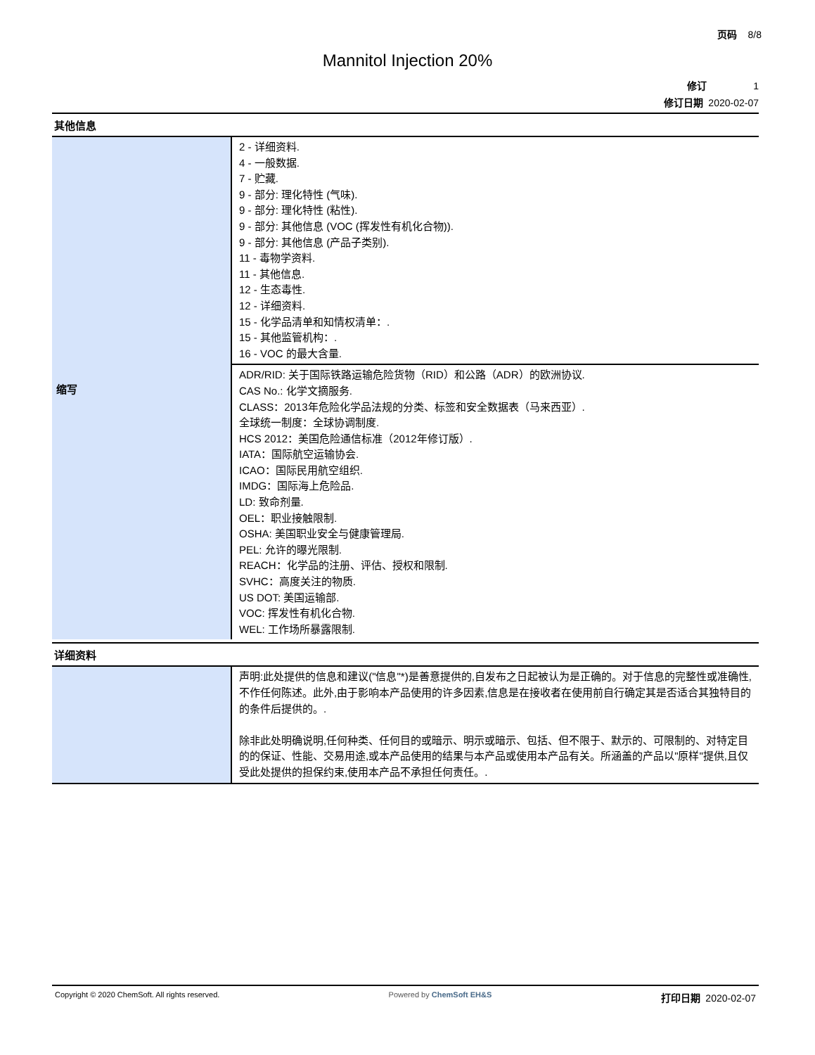页码 8/8
Mannitol Injection 20%
修订 1
修订日期 2020-02-07
其他信息
| 缩写 | 2 - 详细资料. 4 - 一般数据. 7 - 贮藏. 9 - 部分: 理化特性 (气味). 9 - 部分: 理化特性 (粘性). 9 - 部分: 其他信息 (VOC (挥发性有机化合物)). 9 - 部分: 其他信息 (产品子类别). 11 - 毒物学资料. 11 - 其他信息. 12 - 生态毒性. 12 - 详细资料. 15 - 化学品清单和知情权清单：. 15 - 其他监管机构：. 16 - VOC 的最大含量. |
| | ADR/RID: 关于国际铁路运输危险货物（RID）和公路（ADR）的欧洲协议. CAS No.: 化学文摘服务. CLASS：2013年危险化学品法规的分类、标签和安全数据表（马来西亚）. 全球统一制度：全球协调制度. HCS 2012：美国危险通信标准（2012年修订版）. IATA：国际航空运输协会. ICAO：国际民用航空组织. IMDG：国际海上危险品. LD: 致命剂量. OEL：职业接触限制. OSHA: 美国职业安全与健康管理局. PEL: 允许的曝光限制. REACH：化学品的注册、评估、授权和限制. SVHC：高度关注的物质. US DOT: 美国运输部. VOC: 挥发性有机化合物. WEL: 工作场所暴露限制. |
详细资料
| | 声明:此处提供的信息和建议("信息"*)是善意提供的,自发布之日起被认为是正确的。对于信息的完整性或准确性,不作任何陈述。此外,由于影响本产品使用的许多因素,信息是在接收者在使用前自行确定其是否适合其独特目的的条件后提供的。. 除非此处明确说明,任何种类、任何目的或暗示、明示或暗示、包括、但不限于、默示的、可限制的、对特定目的的保证、性能、交易用途,或本产品使用的结果与本产品或使用本产品有关。所涵盖的产品以"原样"提供,且仅受此处提供的担保约束,使用本产品不承担任何责任。. |
Copyright © 2020 ChemSoft. All rights reserved. Powered by ChemSoft EH&S 打印日期 2020-02-07